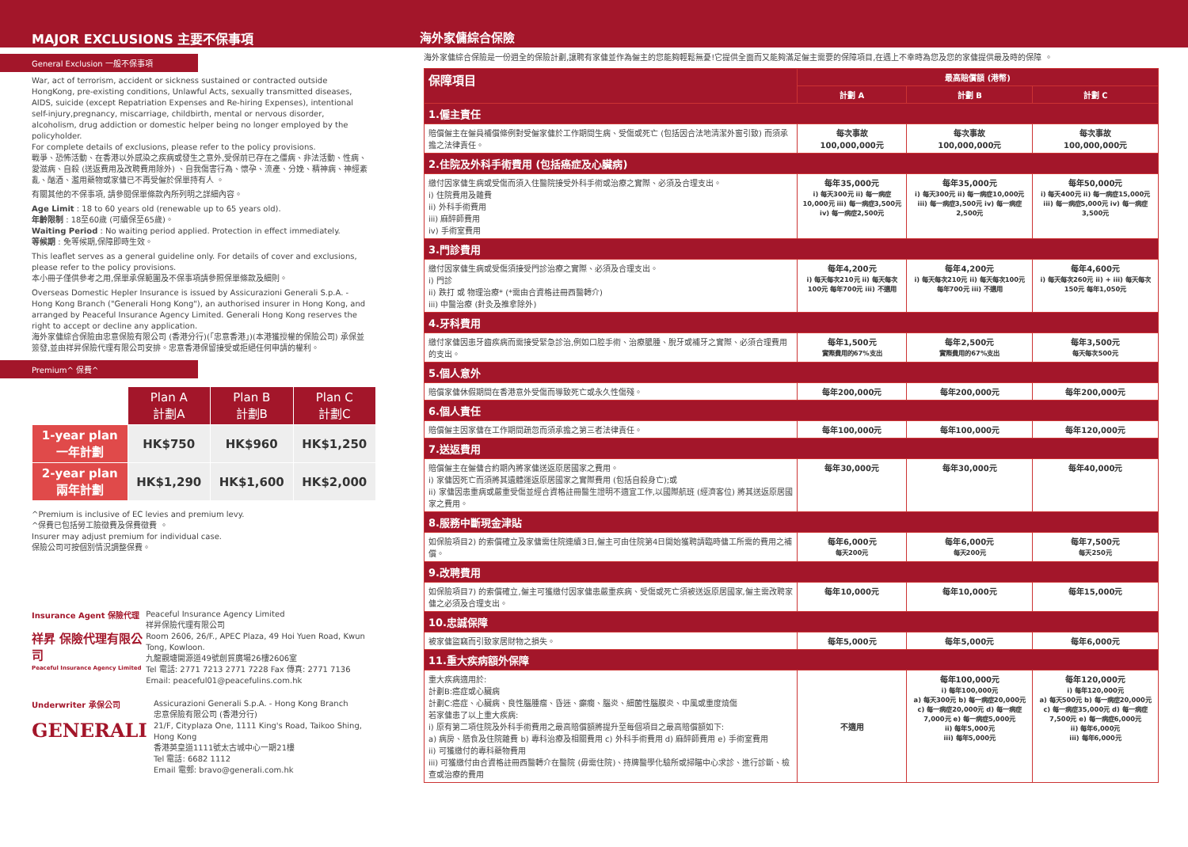MAJOR EXCLUSIONS 主要不保事項
General Exclusion 一般不保事項
War, act of terrorism, accident or sickness sustained or contracted outside HongKong, pre-existing conditions, Unlawful Acts, sexually transmitted diseases, AIDS, suicide (except Repatriation Expenses and Re-hiring Expenses), intentional self-injury,pregnancy, miscarriage, childbirth, mental or nervous disorder, alcoholism, drug addiction or domestic helper being no longer employed by the policyholder.
For complete details of exclusions, please refer to the policy provisions.
戰爭、恐怖活動、在香港以外感染之疾病或發生之意外,受保前已存在之僵病、非法活動、性病、愛滋病、自殺 (送返費用及改聘費用除外) 、自我傷害行為、懷孕、流產、分娩、精神病、神經紊亂、酗酒、濫用藥物或家傭已不再受僱於保單持有人 。
有關其他的不保事項, 請參閱保單條款內所列明之詳細內容。
Age Limit : 18 to 60 years old (renewable up to 65 years old).
年齡限制 : 18至60歲 (可續保至65歲)。
Waiting Period : No waiting period applied. Protection in effect immediately.
等候期 : 免等候期,保障即時生效。
This leaflet serves as a general guideline only. For details of cover and exclusions, please refer to the policy provisions.
本小冊子僅供參考之用,保單承保範圍及不保事項請參照保單條款及細則。
Overseas Domestic Hepler Insurance is issued by Assicurazioni Generali S.p.A. - Hong Kong Branch ("Generali Hong Kong"), an authorised insurer in Hong Kong, and arranged by Peaceful Insurance Agency Limited. Generali Hong Kong reserves the right to accept or decline any application.
海外家傭綜合保險由忠意保險有限公司 (香港分行)(「忠意香港」)(本港獲授權的保險公司) 承保並簽發,並由祥昇保險代理有限公司安排。忠意香港保留接受或拒絕任何申請的權利。
Premium^ 保費^
| | Plan A 計劃A | Plan B 計劃B | Plan C 計劃C |
| --- | --- | --- | --- |
| 1-year plan 一年計劃 | HK$750 | HK$960 | HK$1,250 |
| 2-year plan 兩年計劃 | HK$1,290 | HK$1,600 | HK$2,000 |
^Premium is inclusive of EC levies and premium levy.
^保費已包括勞工險徵費及保費徵費 。
Insurer may adjust premium for individual case.
保險公司可按個別情況調整保費。
Insurance Agent 保險代理
祥昇 保險代理有限公司
Peaceful Insurance Agency Limited
Peaceful Insurance Agency Limited
祥昇保險代理有限公司
Room 2606, 26/F., APEC Plaza, 49 Hoi Yuen Road, Kwun Tong, Kowloon.
九龍觀塘開源道49號創貿廣場26樓2606室
Tel 電話: 2771 7213 2771 7228 Fax 傳真: 2771 7136
Email: peaceful01@peacefulins.com.hk
Underwriter 承保公司
GENERALI
Assicurazioni Generali S.p.A. - Hong Kong Branch
忠意保險有限公司 (香港分行)
21/F, Cityplaza One, 1111 King's Road, Taikoo Shing, Hong Kong
香港英皇道1111號太古城中心一期21樓
Tel 電話: 6682 1112
Email 電郵: bravo@generali.com.hk
海外家傭綜合保險
海外家傭綜合保險是一份週全的保險計劃,讓聘有家傭並作為僱主的您能夠輕鬆無憂!它提供全面而又能夠滿足僱主需要的保障項目,在遇上不幸時為您及您的家傭提供最及時的保障 。
| 保障項目 | 最高賠償額 (港幣) | | |
| --- | --- | --- | --- |
| | 計劃 A | 計劃 B | 計劃 C |
| 1.僱主責任 | | | |
| 賠償僱主在僱員補償條例對受僱家傭於工作期間生病、受傷或死亡 (包括因合法地清潔外窗引致) 而須承擔之法律責任。 | 每次事故 100,000,000元 | 每次事故 100,000,000元 | 每次事故 100,000,000元 |
| 2.住院及外科手術費用 (包括癌症及心臟病) | | | |
| 繳付因家傭生病或受傷而須入住醫院接受外科手術或治療之實際、必須及合理支出。 i) 住院費用及雜費 ii) 外科手術費用 iii) 麻醉師費用 iv) 手術室費用 | 每年35,000元 i) 每天300元 ii) 每一病症10,000元 iii) 每一病症3,500元 iv) 每一病症2,500元 | 每年35,000元 i) 每天300元 ii) 每一病症10,000元 iii) 每一病症3,500元 iv) 每一病症2,500元 | 每年50,000元 i) 每天400元 ii) 每一病症15,000元 iii) 每一病症5,000元 iv) 每一病症3,500元 |
| 3.門診費用 | | | |
| 繳付因家傭生病或受傷須接受門診治療之實際、必須及合理支出。 i) 門診 ii) 跌打 或 物理治療* (*需由合資格註冊西醫轉介) iii) 中醫治療 (針灸及推拿除外) | 每年4,200元 i) 每天每次210元 ii) 每天每次100元 每年700元 iii) 不適用 | 每年4,200元 i) 每天每次210元 ii) 每天每次100元 每年700元 iii) 不適用 | 每年4,600元 i) 每天每次260元 ii) + iii) 每天每次150元 每年1,050元 |
| 4.牙科費用 | | | |
| 繳付家傭因患牙齒疾病而需接受緊急診治,例如口腔手術、治療膿腫、脫牙或補牙之實際、必須合理費用的支出。 | 每年1,500元 實際費用的67%支出 | 每年2,500元 實際費用的67%支出 | 每年3,500元 每天每次500元 |
| 5.個人意外 | | | |
| 賠償家傭休假期間在香港意外受傷而導致死亡或永久性傷殘。 | 每年200,000元 | 每年200,000元 | 每年200,000元 |
| 6.個人責任 | | | |
| 賠償僱主因家傭在工作期間疏忽而須承擔之第三者法律責任。 | 每年100,000元 | 每年100,000元 | 每年120,000元 |
| 7.送返費用 | | | |
| 賠償僱主在僱傭合約期內將家傭送返原居國家之費用。 i) 家傭因死亡而須將其遺體運返原居國家之實際費用 (包括自殺身亡);或 ii) 家傭因患重病或嚴重受傷並經合資格註冊醫生證明不適宜工作,以國際航班 (經濟客位) 將其送返原居國家之費用。 | 每年30,000元 | 每年30,000元 | 每年40,000元 |
| 8.服務中斷現金津貼 | | | |
| 如保險項目2) 的索償確立及家傭需住院連續3日,僱主可由住院第4日開始獲聘請臨時傭工所需的費用之補償。 | 每年6,000元 每天200元 | 每年6,000元 每天200元 | 每年7,500元 每天250元 |
| 9.改聘費用 | | | |
| 如保險項目7) 的索償確立,僱主可獲繳付因家傭患嚴重疾病、受傷或死亡須被送返原居國家,僱主需改聘家傭之必須及合理支出。 | 每年10,000元 | 每年10,000元 | 每年15,000元 |
| 10.忠誠保障 | | | |
| 被家傭盜竊而引致家居財物之損失。 | 每年5,000元 | 每年5,000元 | 每年6,000元 |
| 11.重大疾病額外保障 | | | |
| 重大疾病適用於: 計劃B:癌症或心臟病 計劃C:癌症、心臟病、良性腦腫瘤、昏迷、癲癇、腦炎、細菌性腦膜炎、中風或重度燒傷 若家傭患了以上重大疾病: i) 原有第二項住院及外科手術費用之最高賠償額將提升至每個項目之最高賠償額如下: a) 病房、膳食及住院雜費 b) 專科治療及相關費用 c) 外科手術費用 d) 麻醉師費用 e) 手術室費用 ii) 可獲繳付的專科藥物費用 iii) 可獲繳付由合資格註冊西醫轉介在醫院 (毋需住院)、持牌醫學化驗所或掃瞄中心求診、進行診斷、檢查或治療的費用 | 不適用 | 每年100,000元 i) 每年100,000元 a) 每天300元 b) 每一病症20,000元 c) 每一病症20,000元 d) 每一病症7,000元 e) 每一病症5,000元 ii) 每年5,000元 iii) 每年5,000元 | 每年120,000元 i) 每年120,000元 a) 每天500元 b) 每一病症20,000元 c) 每一病症35,000元 d) 每一病症7,500元 e) 每一病症6,000元 ii) 每年6,000元 iii) 每年6,000元 |